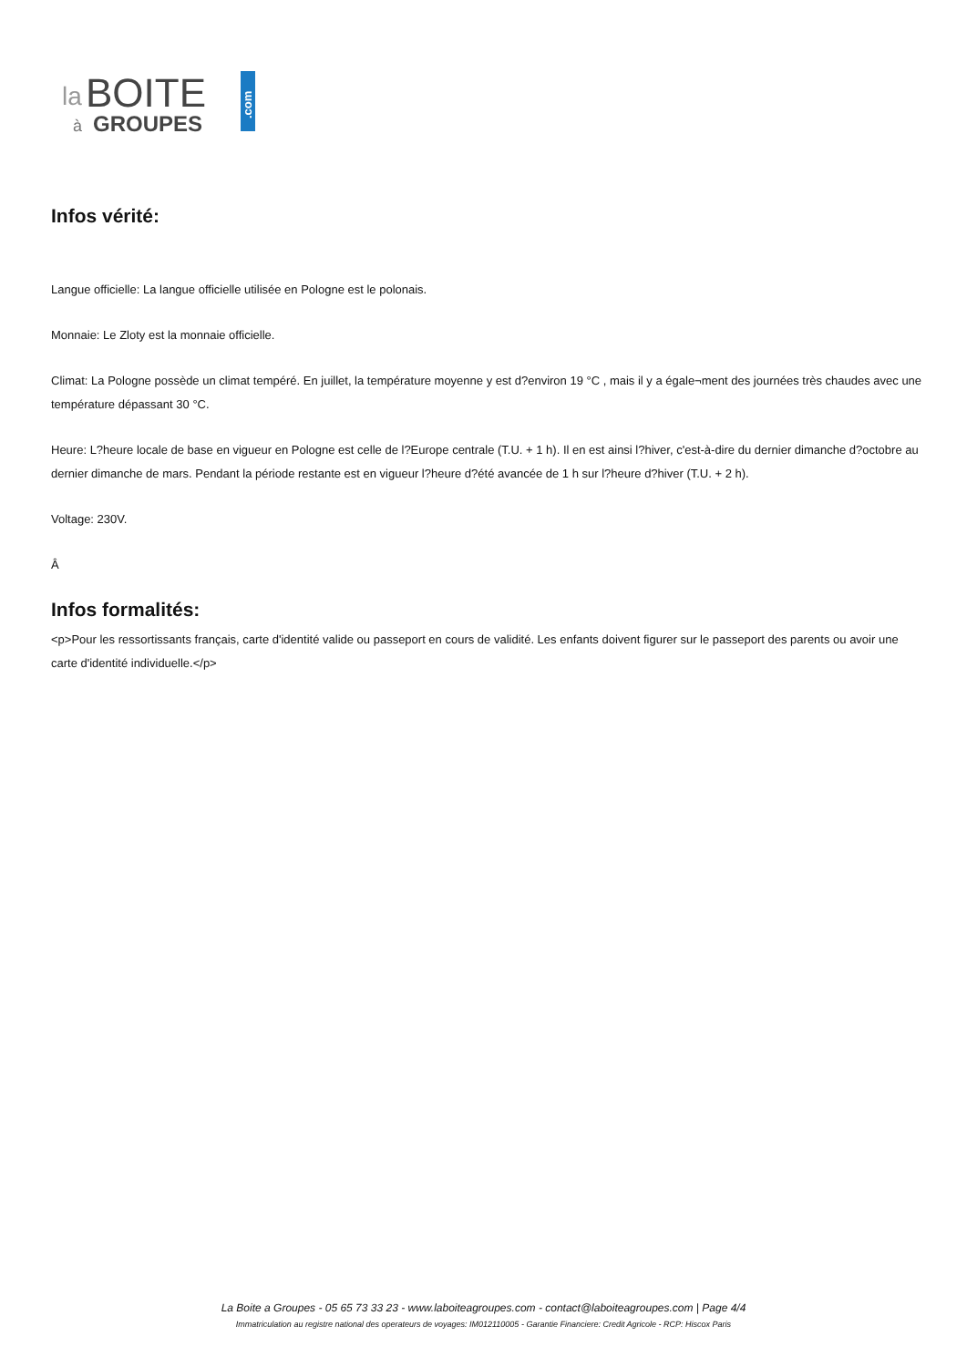la
BOITE
à
GROUPES
.com
Infos vérité:
Langue officielle: La langue officielle utilisée en Pologne est le polonais.
Monnaie: Le Zloty est la monnaie officielle.
Climat: La Pologne possède un climat tempéré. En juillet, la température moyenne y est d?environ 19 °C , mais il y a égale¬ment des journées très chaudes avec une température dépassant 30 °C.
Heure: L?heure locale de base en vigueur en Pologne est celle de l?Europe centrale (T.U. + 1 h). Il en est ainsi l?hiver, c'est-à-dire du dernier dimanche d?octobre au dernier dimanche de mars. Pendant la période restante est en vigueur l?heure d?été avancée de 1 h sur l?heure d?hiver (T.U. + 2 h).
Voltage: 230V.
Â
Infos formalités:
<p>Pour les ressortissants français, carte d'identité valide ou passeport en cours de validité. Les enfants doivent figurer sur le passeport des parents ou avoir une carte d'identité individuelle.</p>
La Boite a Groupes - 05 65 73 33 23 - www.laboiteagroupes.com - contact@laboiteagroupes.com | Page 4/4
Immatriculation au registre national des operateurs de voyages: IM012110005 - Garantie Financiere: Credit Agricole - RCP: Hiscox Paris